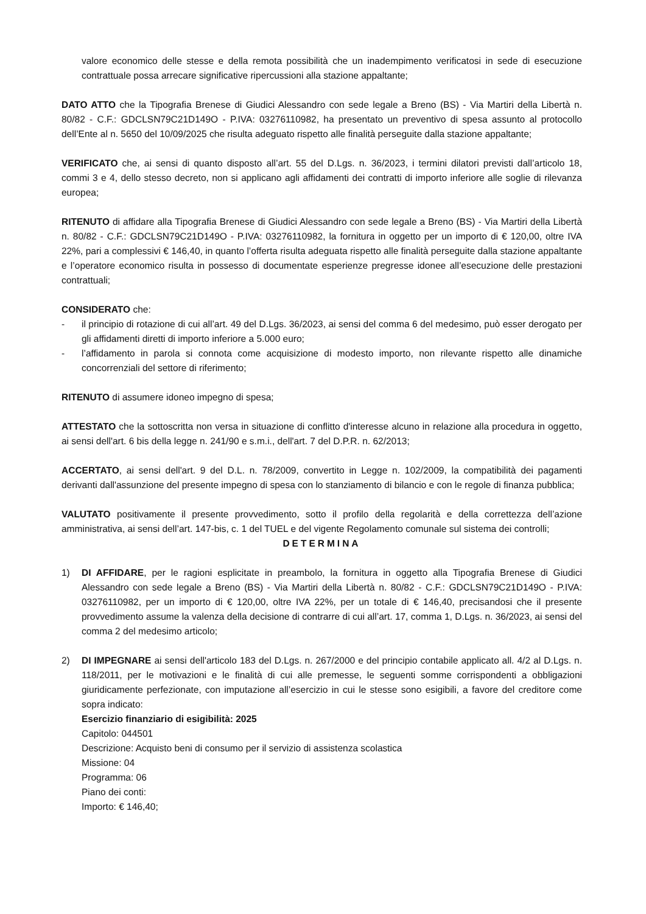valore economico delle stesse e della remota possibilità che un inadempimento verificatosi in sede di esecuzione contrattuale possa arrecare significative ripercussioni alla stazione appaltante;
DATO ATTO che la Tipografia Brenese di Giudici Alessandro con sede legale a Breno (BS) - Via Martiri della Libertà n. 80/82 - C.F.: GDCLSN79C21D149O - P.IVA: 03276110982, ha presentato un preventivo di spesa assunto al protocollo dell’Ente al n. 5650 del 10/09/2025 che risulta adeguato rispetto alle finalità perseguite dalla stazione appaltante;
VERIFICATO che, ai sensi di quanto disposto all’art. 55 del D.Lgs. n. 36/2023, i termini dilatori previsti dall’articolo 18, commi 3 e 4, dello stesso decreto, non si applicano agli affidamenti dei contratti di importo inferiore alle soglie di rilevanza europea;
RITENUTO di affidare alla Tipografia Brenese di Giudici Alessandro con sede legale a Breno (BS) - Via Martiri della Libertà n. 80/82 - C.F.: GDCLSN79C21D149O - P.IVA: 03276110982, la fornitura in oggetto per un importo di € 120,00, oltre IVA 22%, pari a complessivi € 146,40, in quanto l’offerta risulta adeguata rispetto alle finalità perseguite dalla stazione appaltante e l’operatore economico risulta in possesso di documentate esperienze pregresse idonee all’esecuzione delle prestazioni contrattuali;
CONSIDERATO che:
- il principio di rotazione di cui all’art. 49 del D.Lgs. 36/2023, ai sensi del comma 6 del medesimo, può esser derogato per gli affidamenti diretti di importo inferiore a 5.000 euro;
- l’affidamento in parola si connota come acquisizione di modesto importo, non rilevante rispetto alle dinamiche concorrenziali del settore di riferimento;
RITENUTO di assumere idoneo impegno di spesa;
ATTESTATO che la sottoscritta non versa in situazione di conflitto d'interesse alcuno in relazione alla procedura in oggetto, ai sensi dell'art. 6 bis della legge n. 241/90 e s.m.i., dell'art. 7 del D.P.R. n. 62/2013;
ACCERTATO, ai sensi dell'art. 9 del D.L. n. 78/2009, convertito in Legge n. 102/2009, la compatibilità dei pagamenti derivanti dall'assunzione del presente impegno di spesa con lo stanziamento di bilancio e con le regole di finanza pubblica;
VALUTATO positivamente il presente provvedimento, sotto il profilo della regolarità e della correttezza dell’azione amministrativa, ai sensi dell’art. 147-bis, c. 1 del TUEL e del vigente Regolamento comunale sul sistema dei controlli;
DETERMINA
1) DI AFFIDARE, per le ragioni esplicitate in preambolo, la fornitura in oggetto alla Tipografia Brenese di Giudici Alessandro con sede legale a Breno (BS) - Via Martiri della Libertà n. 80/82 - C.F.: GDCLSN79C21D149O - P.IVA: 03276110982, per un importo di € 120,00, oltre IVA 22%, per un totale di € 146,40, precisandosi che il presente provvedimento assume la valenza della decisione di contrarre di cui all’art. 17, comma 1, D.Lgs. n. 36/2023, ai sensi del comma 2 del medesimo articolo;
2) DI IMPEGNARE ai sensi dell'articolo 183 del D.Lgs. n. 267/2000 e del principio contabile applicato all. 4/2 al D.Lgs. n. 118/2011, per le motivazioni e le finalità di cui alle premesse, le seguenti somme corrispondenti a obbligazioni giuridicamente perfezionate, con imputazione all’esercizio in cui le stesse sono esigibili, a favore del creditore come sopra indicato:
Esercizio finanziario di esigibilità: 2025
Capitolo: 044501
Descrizione: Acquisto beni di consumo per il servizio di assistenza scolastica
Missione: 04
Programma: 06
Piano dei conti:
Importo: € 146,40;